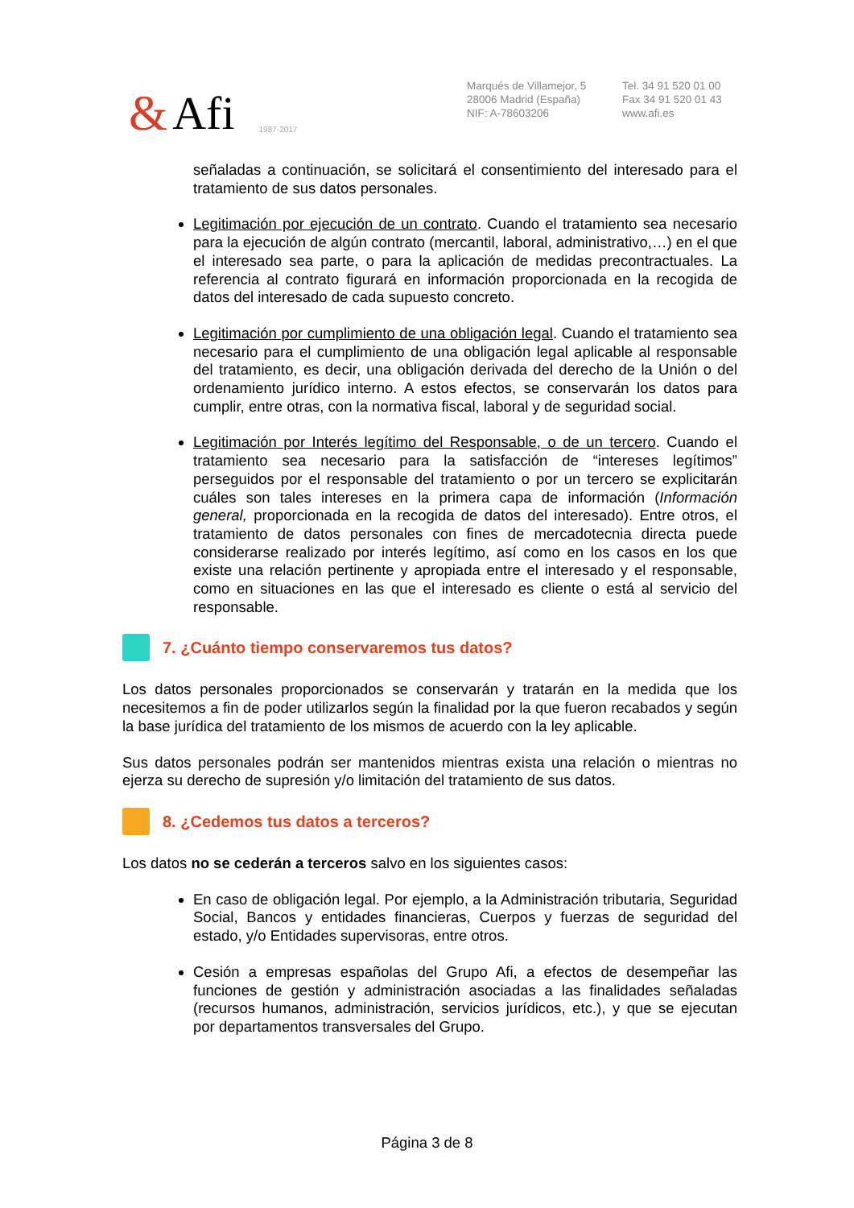& Afi 1987-2017
Marqués de Villamejor, 5
28006 Madrid (España)
NIF: A-78603206
Tel. 34 91 520 01 00
Fax 34 91 520 01 43
www.afi.es
señaladas a continuación, se solicitará el consentimiento del interesado para el tratamiento de sus datos personales.
Legitimación por ejecución de un contrato. Cuando el tratamiento sea necesario para la ejecución de algún contrato (mercantil, laboral, administrativo,…) en el que el interesado sea parte, o para la aplicación de medidas precontractuales. La referencia al contrato figurará en información proporcionada en la recogida de datos del interesado de cada supuesto concreto.
Legitimación por cumplimiento de una obligación legal. Cuando el tratamiento sea necesario para el cumplimiento de una obligación legal aplicable al responsable del tratamiento, es decir, una obligación derivada del derecho de la Unión o del ordenamiento jurídico interno. A estos efectos, se conservarán los datos para cumplir, entre otras, con la normativa fiscal, laboral y de seguridad social.
Legitimación por Interés legítimo del Responsable, o de un tercero. Cuando el tratamiento sea necesario para la satisfacción de “intereses legítimos” perseguidos por el responsable del tratamiento o por un tercero se explicitarán cuáles son tales intereses en la primera capa de información (Información general, proporcionada en la recogida de datos del interesado). Entre otros, el tratamiento de datos personales con fines de mercadotecnia directa puede considerarse realizado por interés legítimo, así como en los casos en los que existe una relación pertinente y apropiada entre el interesado y el responsable, como en situaciones en las que el interesado es cliente o está al servicio del responsable.
7. ¿Cuánto tiempo conservaremos tus datos?
Los datos personales proporcionados se conservarán y tratarán en la medida que los necesitemos a fin de poder utilizarlos según la finalidad por la que fueron recabados y según la base jurídica del tratamiento de los mismos de acuerdo con la ley aplicable.
Sus datos personales podrán ser mantenidos mientras exista una relación o mientras no ejerza su derecho de supresión y/o limitación del tratamiento de sus datos.
8. ¿Cedemos tus datos a terceros?
Los datos no se cederán a terceros salvo en los siguientes casos:
En caso de obligación legal. Por ejemplo, a la Administración tributaria, Seguridad Social, Bancos y entidades financieras, Cuerpos y fuerzas de seguridad del estado, y/o Entidades supervisoras, entre otros.
Cesión a empresas españolas del Grupo Afi, a efectos de desempeñar las funciones de gestión y administración asociadas a las finalidades señaladas (recursos humanos, administración, servicios jurídicos, etc.), y que se ejecutan por departamentos transversales del Grupo.
Página 3 de 8